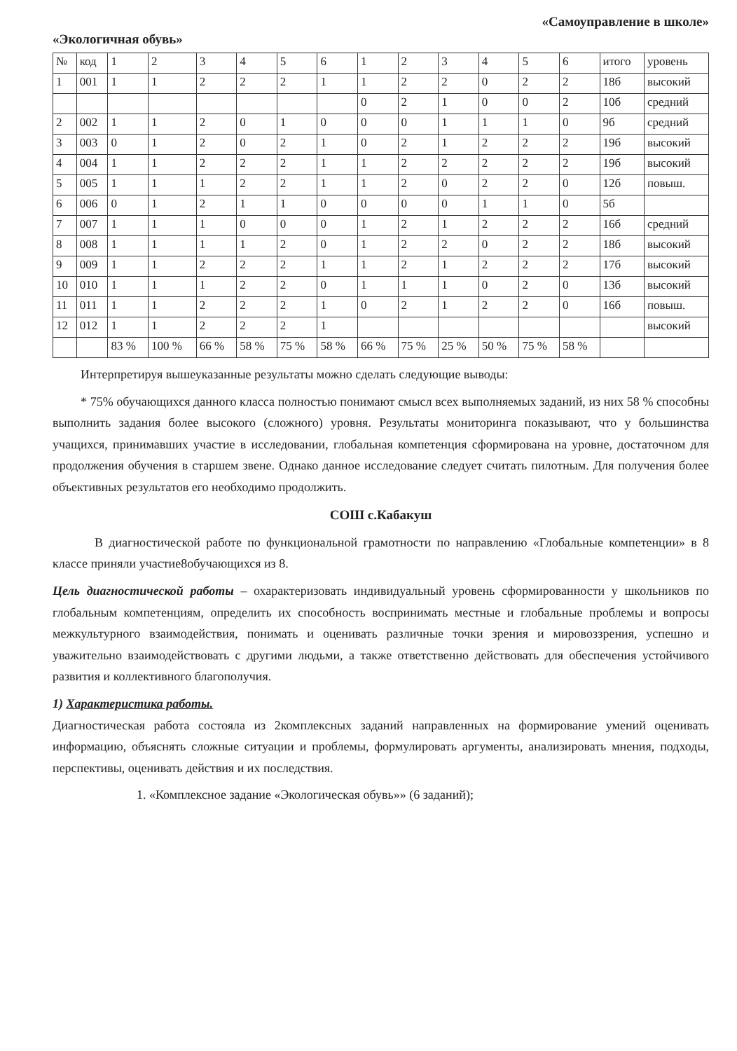«Экологичная обувь»
«Самоуправление в школе»
| № | код | 1 | 2 | 3 | 4 | 5 | 6 | 1 | 2 | 3 | 4 | 5 | 6 | итого | уровень |
| --- | --- | --- | --- | --- | --- | --- | --- | --- | --- | --- | --- | --- | --- | --- | --- |
| 1 | 001 | 1 | 1 | 2 | 2 | 2 | 1 | 1 | 2 | 2 | 0 | 2 | 2 | 18б | высокий |
| | | | | | | | | 0 | 2 | 1 | 0 | 0 | 2 | 10б | средний |
| 2 | 002 | 1 | 1 | 2 | 0 | 1 | 0 | 0 | 0 | 1 | 1 | 1 | 0 | 9б | средний |
| 3 | 003 | 0 | 1 | 2 | 0 | 2 | 1 | 0 | 2 | 1 | 2 | 2 | 2 | 19б | высокий |
| 4 | 004 | 1 | 1 | 2 | 2 | 2 | 1 | 1 | 2 | 2 | 2 | 2 | 2 | 19б | высокий |
| 5 | 005 | 1 | 1 | 1 | 2 | 2 | 1 | 1 | 2 | 0 | 2 | 2 | 0 | 12б | повыш. |
| 6 | 006 | 0 | 1 | 2 | 1 | 1 | 0 | 0 | 0 | 0 | 1 | 1 | 0 | 5б | |
| 7 | 007 | 1 | 1 | 1 | 0 | 0 | 0 | 1 | 2 | 1 | 2 | 2 | 2 | 16б | средний |
| 8 | 008 | 1 | 1 | 1 | 1 | 2 | 0 | 1 | 2 | 2 | 0 | 2 | 2 | 18б | высокий |
| 9 | 009 | 1 | 1 | 2 | 2 | 2 | 1 | 1 | 2 | 1 | 2 | 2 | 2 | 17б | высокий |
| 10 | 010 | 1 | 1 | 1 | 2 | 2 | 0 | 1 | 1 | 1 | 0 | 2 | 0 | 13б | высокий |
| 11 | 011 | 1 | 1 | 2 | 2 | 2 | 1 | 0 | 2 | 1 | 2 | 2 | 0 | 16б | повыш. |
| 12 | 012 | 1 | 1 | 2 | 2 | 2 | 1 | | | | | | | | высокий |
| | | 83 % | 100 % | 66 % | 58 % | 75 % | 58 % | 66 % | 75 % | 25 % | 50 % | 75 % | 58 % | | |
Интерпретируя вышеуказанные результаты можно сделать следующие выводы:
* 75% обучающихся данного класса полностью понимают смысл всех выполняемых заданий, из них 58 % способны выполнить задания более высокого (сложного) уровня. Результаты мониторинга показывают, что у большинства учащихся, принимавших участие в исследовании, глобальная компетенция сформирована на уровне, достаточном для продолжения обучения в старшем звене. Однако данное исследование следует считать пилотным. Для получения более объективных результатов его необходимо продолжить.
СОШ с.Кабакуш
В диагностической работе по функциональной грамотности по направлению «Глобальные компетенции» в 8 классе приняли участие8обучающихся из 8.
Цель диагностической работы – охарактеризовать индивидуальный уровень сформированности у школьников по глобальным компетенциям, определить их способность воспринимать местные и глобальные проблемы и вопросы межкультурного взаимодействия, понимать и оценивать различные точки зрения и мировоззрения, успешно и уважительно взаимодействовать с другими людьми, а также ответственно действовать для обеспечения устойчивого развития и коллективного благополучия.
1) Характеристика работы.
Диагностическая работа состояла из 2комплексных заданий направленных на формирование умений оценивать информацию, объяснять сложные ситуации и проблемы, формулировать аргументы, анализировать мнения, подходы, перспективы, оценивать действия и их последствия.
1. «Комплексное задание «Экологическая обувь»» (6 заданий);